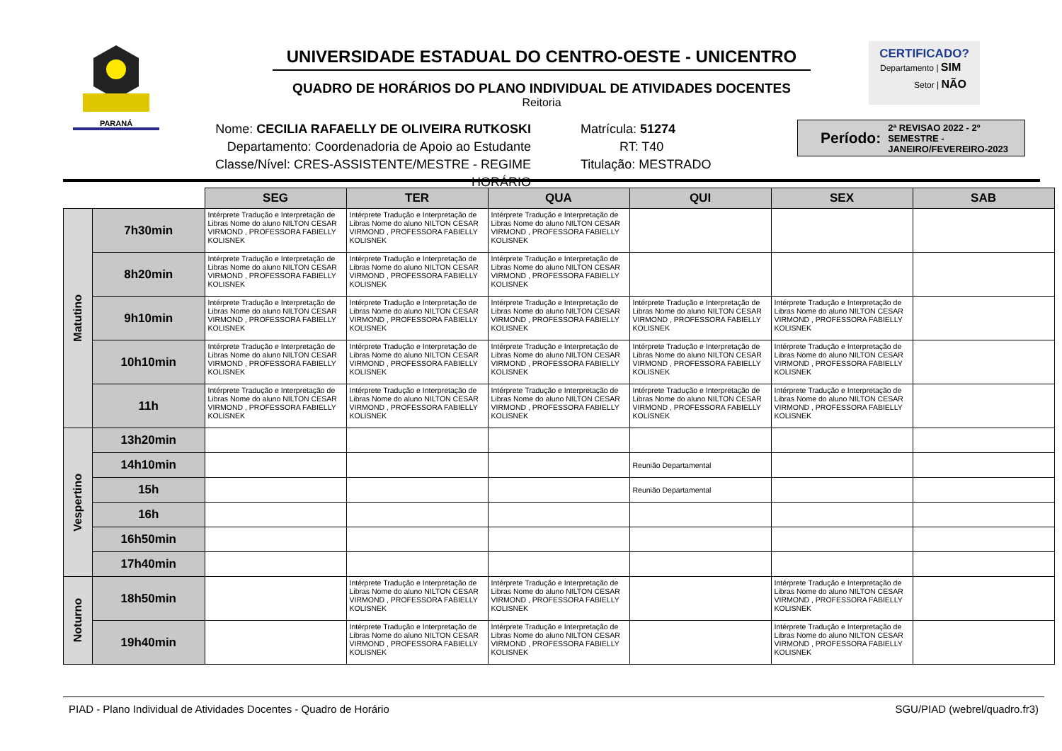PARANÁ
UNIVERSIDADE ESTADUAL DO CENTRO-OESTE - UNICENTRO
QUADRO DE HORÁRIOS DO PLANO INDIVIDUAL DE ATIVIDADES DOCENTES
Reitoria
CERTIFICADO?
Departamento | SIM
Setor | NÃO
Nome: CECILIA RAFAELLY DE OLIVEIRA RUTKOSKI
Departamento: Coordenadoria de Apoio ao Estudante
Classe/Nível: CRES-ASSISTENTE/MESTRE - REGIME HORÁRIO
Matrícula: 51274
RT: T40
Titulação: MESTRADO
Período: 2ª REVISAO 2022 - 2º SEMESTRE - JANEIRO/FEVEREIRO-2023
| | | SEG | TER | QUA | QUI | SEX | SAB |
| --- | --- | --- | --- | --- | --- | --- | --- |
| Matutino | 7h30min | Intérprete Tradução e Interpretação de Libras Nome do aluno NILTON CESAR VIRMOND , PROFESSORA FABIELLY KOLISNEK | Intérprete Tradução e Interpretação de Libras Nome do aluno NILTON CESAR VIRMOND , PROFESSORA FABIELLY KOLISNEK | Intérprete Tradução e Interpretação de Libras Nome do aluno NILTON CESAR VIRMOND , PROFESSORA FABIELLY KOLISNEK | | | |
| | 8h20min | Intérprete Tradução e Interpretação de Libras Nome do aluno NILTON CESAR VIRMOND , PROFESSORA FABIELLY KOLISNEK | Intérprete Tradução e Interpretação de Libras Nome do aluno NILTON CESAR VIRMOND , PROFESSORA FABIELLY KOLISNEK | Intérprete Tradução e Interpretação de Libras Nome do aluno NILTON CESAR VIRMOND , PROFESSORA FABIELLY KOLISNEK | | | |
| | 9h10min | Intérprete Tradução e Interpretação de Libras Nome do aluno NILTON CESAR VIRMOND , PROFESSORA FABIELLY KOLISNEK | Intérprete Tradução e Interpretação de Libras Nome do aluno NILTON CESAR VIRMOND , PROFESSORA FABIELLY KOLISNEK | Intérprete Tradução e Interpretação de Libras Nome do aluno NILTON CESAR VIRMOND , PROFESSORA FABIELLY KOLISNEK | Intérprete Tradução e Interpretação de Libras Nome do aluno NILTON CESAR VIRMOND , PROFESSORA FABIELLY KOLISNEK | Intérprete Tradução e Interpretação de Libras Nome do aluno NILTON CESAR VIRMOND , PROFESSORA FABIELLY KOLISNEK | |
| | 10h10min | Intérprete Tradução e Interpretação de Libras Nome do aluno NILTON CESAR VIRMOND , PROFESSORA FABIELLY KOLISNEK | Intérprete Tradução e Interpretação de Libras Nome do aluno NILTON CESAR VIRMOND , PROFESSORA FABIELLY KOLISNEK | Intérprete Tradução e Interpretação de Libras Nome do aluno NILTON CESAR VIRMOND , PROFESSORA FABIELLY KOLISNEK | Intérprete Tradução e Interpretação de Libras Nome do aluno NILTON CESAR VIRMOND , PROFESSORA FABIELLY KOLISNEK | Intérprete Tradução e Interpretação de Libras Nome do aluno NILTON CESAR VIRMOND , PROFESSORA FABIELLY KOLISNEK | |
| | 11h | Intérprete Tradução e Interpretação de Libras Nome do aluno NILTON CESAR VIRMOND , PROFESSORA FABIELLY KOLISNEK | Intérprete Tradução e Interpretação de Libras Nome do aluno NILTON CESAR VIRMOND , PROFESSORA FABIELLY KOLISNEK | Intérprete Tradução e Interpretação de Libras Nome do aluno NILTON CESAR VIRMOND , PROFESSORA FABIELLY KOLISNEK | Intérprete Tradução e Interpretação de Libras Nome do aluno NILTON CESAR VIRMOND , PROFESSORA FABIELLY KOLISNEK | Intérprete Tradução e Interpretação de Libras Nome do aluno NILTON CESAR VIRMOND , PROFESSORA FABIELLY KOLISNEK | |
| Vespertino | 13h20min | | | | | | |
| | 14h10min | | | | Reunião Departamental | | |
| | 15h | | | | Reunião Departamental | | |
| | 16h | | | | | | |
| | 16h50min | | | | | | |
| | 17h40min | | | | | | |
| Noturno | 18h50min | | Intérprete Tradução e Interpretação de Libras Nome do aluno NILTON CESAR VIRMOND , PROFESSORA FABIELLY KOLISNEK | Intérprete Tradução e Interpretação de Libras Nome do aluno NILTON CESAR VIRMOND , PROFESSORA FABIELLY KOLISNEK | | Intérprete Tradução e Interpretação de Libras Nome do aluno NILTON CESAR VIRMOND , PROFESSORA FABIELLY KOLISNEK | |
| | 19h40min | | Intérprete Tradução e Interpretação de Libras Nome do aluno NILTON CESAR VIRMOND , PROFESSORA FABIELLY KOLISNEK | Intérprete Tradução e Interpretação de Libras Nome do aluno NILTON CESAR VIRMOND , PROFESSORA FABIELLY KOLISNEK | | Intérprete Tradução e Interpretação de Libras Nome do aluno NILTON CESAR VIRMOND , PROFESSORA FABIELLY KOLISNEK | |
PIAD - Plano Individual de Atividades Docentes - Quadro de Horário SGU/PIAD (webrel/quadro.fr3)